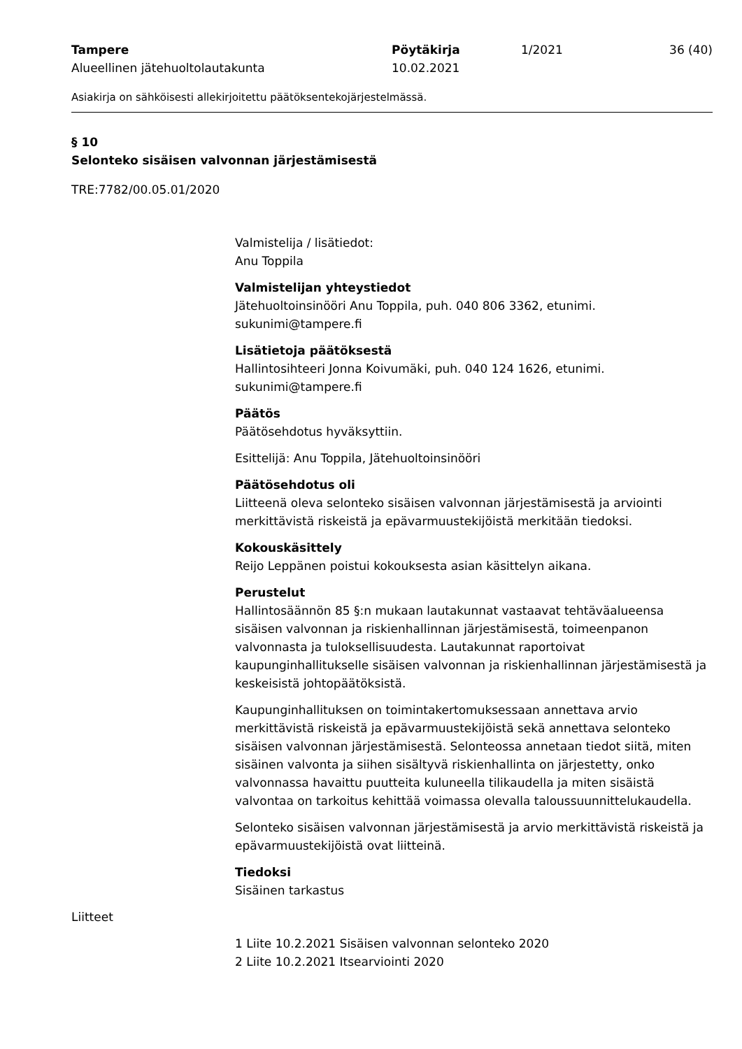| Tampere Alueellinen jätehuoltolautakunta | Pöytäkirja 10.02.2021 | 1/2021 | 36 (40) |
Asiakirja on sähköisesti allekirjoitettu päätöksentekojärjestelmässä.
§ 10
Selonteko sisäisen valvonnan järjestämisestä
TRE:7782/00.05.01/2020
Valmistelija / lisätiedot:
Anu Toppila
Valmistelijan yhteystiedot
Jätehuoltoinsinööri Anu Toppila, puh. 040 806 3362, etunimi.
sukunimi@tampere.fi
Lisätietoja päätöksestä
Hallintosihteeri Jonna Koivumäki, puh. 040 124 1626, etunimi.
sukunimi@tampere.fi
Päätös
Päätösehdotus hyväksyttiin.
Esittelijä: Anu Toppila, Jätehuoltoinsinööri
Päätösehdotus oli
Liitteenä oleva selonteko sisäisen valvonnan järjestämisestä ja arviointi merkittävistä riskeistä ja epävarmuustekijöistä merkitään tiedoksi.
Kokouskäsittely
Reijo Leppänen poistui kokouksesta asian käsittelyn aikana.
Perustelut
Hallintosäännön 85 §:n mukaan lautakunnat vastaavat tehtäväalueensa sisäisen valvonnan ja riskienhallinnan järjestämisestä, toimeenpanon valvonnasta ja tuloksellisuudesta. Lautakunnat raportoivat kaupunginhallitukselle sisäisen valvonnan ja riskienhallinnan järjestämisestä ja keskeisistä johtopäätöksistä.
Kaupunginhallituksen on toimintakertomuksessaan annettava arvio merkittävistä riskeistä ja epävarmuustekijöistä sekä annettava selonteko sisäisen valvonnan järjestämisestä. Selonteossa annetaan tiedot siitä, miten sisäinen valvonta ja siihen sisältyvä riskienhallinta on järjestetty, onko valvonnassa havaittu puutteita kuluneella tilikaudella ja miten sisäistä valvontaa on tarkoitus kehittää voimassa olevalla taloussuunnittelukaudella.
Selonteko sisäisen valvonnan järjestämisestä ja arvio merkittävistä riskeistä ja epävarmuustekijöistä ovat liitteinä.
Tiedoksi
Sisäinen tarkastus
Liitteet
1 Liite 10.2.2021 Sisäisen valvonnan selonteko 2020
2 Liite 10.2.2021 Itsearviointi 2020